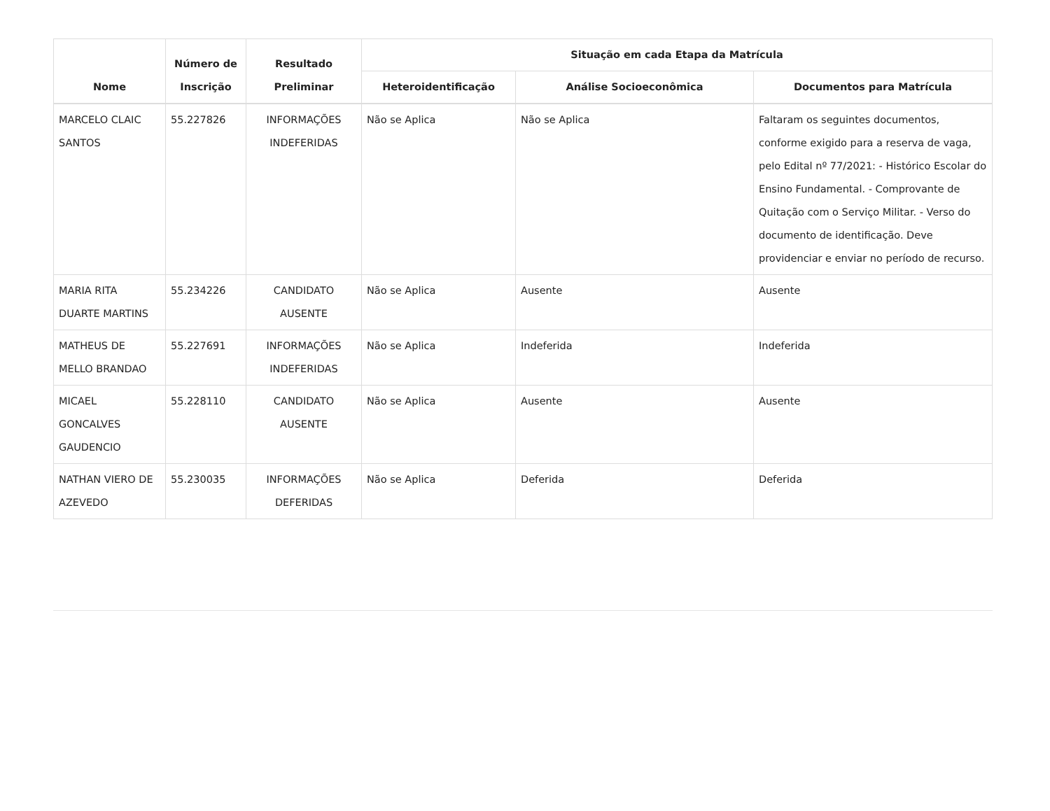| Nome | Número de Inscrição | Resultado Preliminar | Situação em cada Etapa da Matrícula | | |
| --- | --- | --- | --- | --- | --- |
| | | | Heteroidentificação | Análise Socioeconômica | Documentos para Matrícula |
| MARCELO CLAIC SANTOS | 55.227826 | INFORMAÇÕES INDEFERIDAS | Não se Aplica | Não se Aplica | Faltaram os seguintes documentos, conforme exigido para a reserva de vaga, pelo Edital nº 77/2021: - Histórico Escolar do Ensino Fundamental. - Comprovante de Quitação com o Serviço Militar. - Verso do documento de identificação. Deve providenciar e enviar no período de recurso. |
| MARIA RITA DUARTE MARTINS | 55.234226 | CANDIDATO AUSENTE | Não se Aplica | Ausente | Ausente |
| MATHEUS DE MELLO BRANDAO | 55.227691 | INFORMAÇÕES INDEFERIDAS | Não se Aplica | Indeferida | Indeferida |
| MICAEL GONCALVES GAUDENCIO | 55.228110 | CANDIDATO AUSENTE | Não se Aplica | Ausente | Ausente |
| NATHAN VIERO DE AZEVEDO | 55.230035 | INFORMAÇÕES DEFERIDAS | Não se Aplica | Deferida | Deferida |